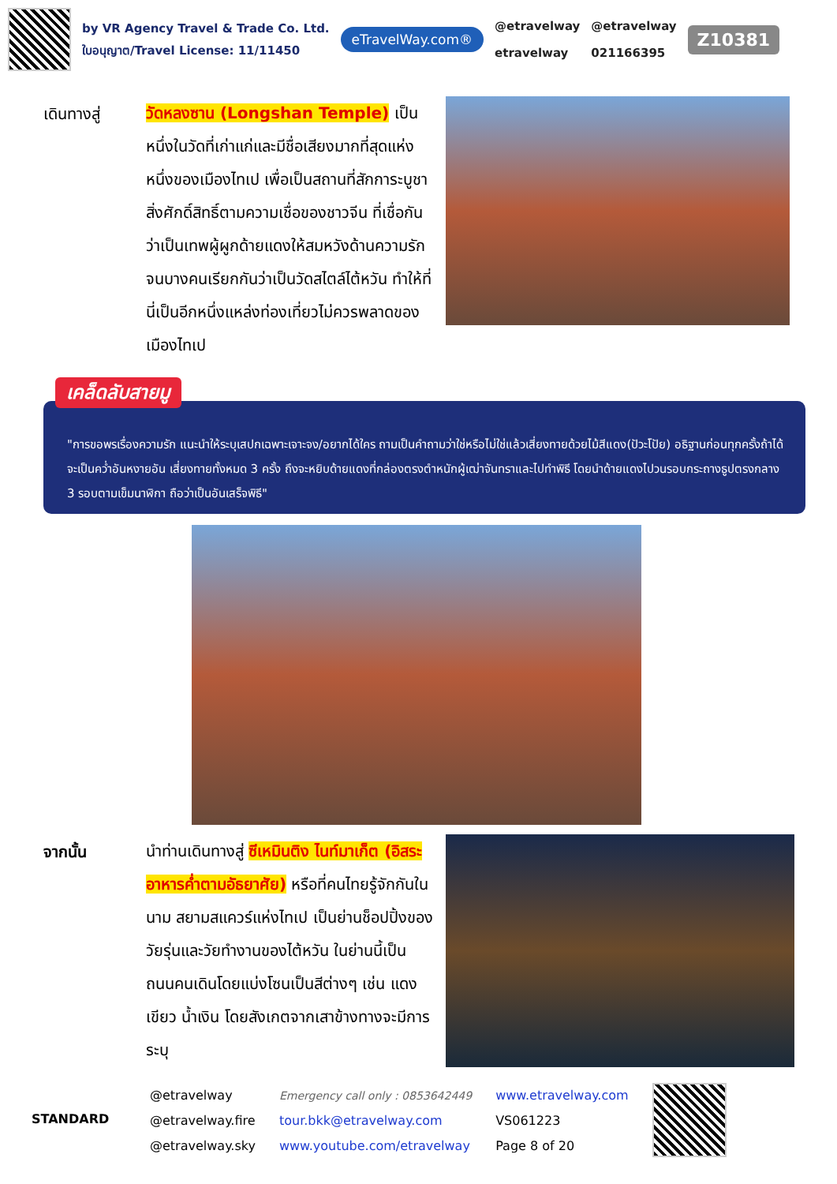by VR Agency Travel & Trade Co. Ltd.
ใบอนุญาต/Travel License: 11/11450
eTravelWay.com®
@etravelway
etravelway
@etravelway
021166395
Z10381
เดินทางสู่
วัดหลงซาน (Longshan Temple) เป็นหนึ่งในวัดที่เก่าแก่และมีชื่อเสียงมากที่สุดแห่งหนึ่งของเมืองไทเป เพื่อเป็นสถานที่สักการะบูชาสิ่งศักดิ์สิทธิ์ตามความเชื่อของชาวจีน ที่เชื่อกันว่าเป็นเทพผู้ผูกด้ายแดงให้สมหวังด้านความรัก จนบางคนเรียกกันว่าเป็นวัดสไตล์ไต้หวัน ทำให้ที่นี่เป็นอีกหนึ่งแหล่งท่องเที่ยวไม่ควรพลาดของเมืองไทเป
เคล็ดลับสายมู
"การขอพรเรื่องความรัก แนะนำให้ระบุเสปกเฉพาะเจาะจง/อยากได้ใคร ถามเป็นคำถามว่าใช่หรือไม่ใช่แล้วเสี่ยงทายด้วยไม้สีแดง(ปัวะโปัย) อธิฐานก่อนทุกครั้งถ้าได้จะเป็นคว่ำอันหงายอัน เสี่ยงทายทั้งหมด 3 ครั้ง ถึงจะหยิบด้ายแดงที่กล่องตรงตำหนักผู้เฒ่าจันทราและไปทำพิธี โดยนำด้ายแดงไปวนรอบกระถางธูปตรงกลาง 3 รอบตามเข็มนาฬิกา ถือว่าเป็นอันเสร็จพิธี"
จากนั้น
นำท่านเดินทางสู่ ซีเหมินติง ไนท์มาเก็ต (อิสระอาหารค่ำตามอัธยาศัย) หรือที่คนไทยรู้จักกันในนาม สยามสแควร์แห่งไทเป เป็นย่านช็อปปิ้งของวัยรุ่นและวัยทำงานของไต้หวัน ในย่านนี้เป็นถนนคนเดินโดยแบ่งโซนเป็นสีต่างๆ เช่น แดง เขียว น้ำเงิน โดยสังเกตจากเสาข้างทางจะมีการระบุ
STANDARD
@etravelway
@etravelway.fire
@etravelway.sky
Emergency call only : 0853642449
tour.bkk@etravelway.com
www.youtube.com/etravelway
www.etravelway.com
VS061223
Page 8 of 20